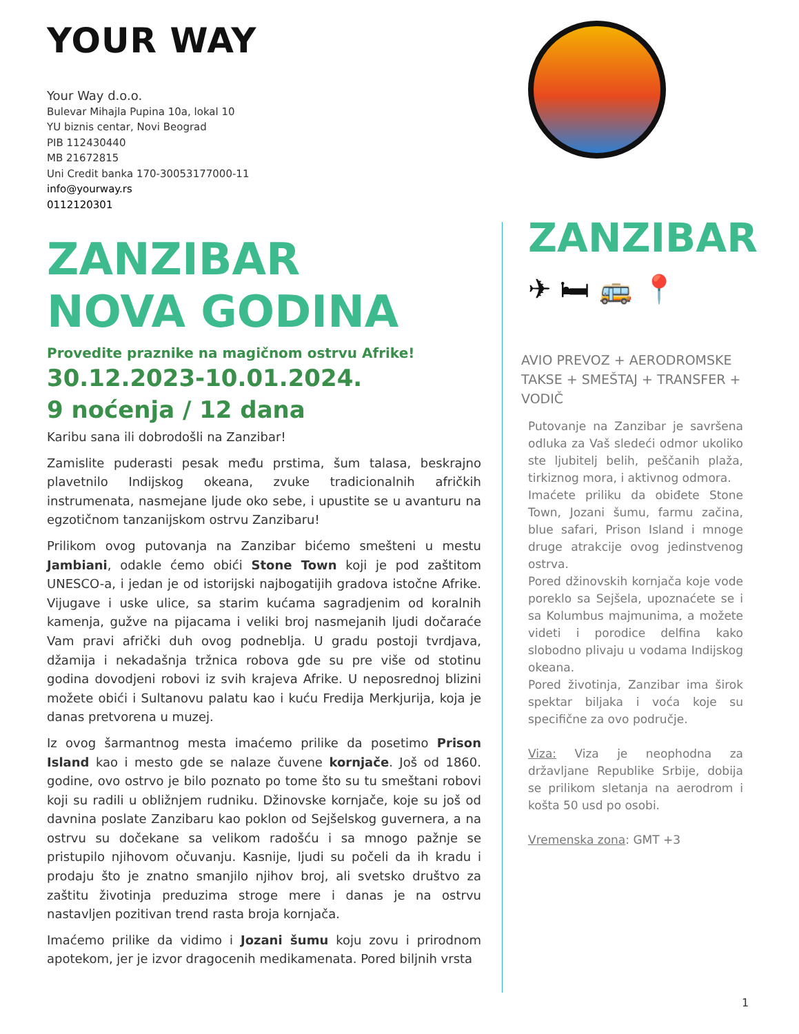YOUR WAY
Your Way d.o.o.
Bulevar Mihajla Pupina 10a, lokal 10
YU biznis centar, Novi Beograd
PIB 112430440
MB 21672815
Uni Credit banka 170-30053177000-11
info@yourway.rs
0112120301
ZANZIBAR
NOVA GODINA
Provedite praznike na magičnom ostrvu Afrike!
30.12.2023-10.01.2024.
9 noćenja / 12 dana
Karibu sana ili dobrodošli na Zanzibar!
Zamislite puderasti pesak među prstima, šum talasa, beskrajno plavetnilo Indijskog okeana, zvuke tradicionalnih afričkih instrumenata, nasmejane ljude oko sebe, i upustite se u avanturu na egzotičnom tanzanijskom ostrvu Zanzibaru!
Prilikom ovog putovanja na Zanzibar bićemo smešteni u mestu Jambiani, odakle ćemo obići Stone Town koji je pod zaštitom UNESCO-a, i jedan je od istorijski najbogatijih gradova istočne Afrike. Vijugave i uske ulice, sa starim kućama sagradjenim od koralnih kamenja, gužve na pijacama i veliki broj nasmejanih ljudi dočaraće Vam pravi afrički duh ovog podneblja. U gradu postoji tvrdjava, džamija i nekadašnja tržnica robova gde su pre više od stotinu godina dovodjeni robovi iz svih krajeva Afrike. U neposrednoj blizini možete obići i Sultanovu palatu kao i kuću Fredija Merkjurija, koja je danas pretvorena u muzej.
Iz ovog šarmantnog mesta imaćemo prilike da posetimo Prison Island kao i mesto gde se nalaze čuvene kornjače. Još od 1860. godine, ovo ostrvo je bilo poznato po tome što su tu smeštani robovi koji su radili u obližnjem rudniku. Džinovske kornjače, koje su još od davnina poslate Zanzibaru kao poklon od Sejšelskog guvernera, a na ostrvu su dočekane sa velikom radošću i sa mnogo pažnje se pristupilo njihovom očuvanju. Kasnije, ljudi su počeli da ih kradu i prodaju što je znatno smanjilo njihov broj, ali svetsko društvo za zaštitu životinja preduzima stroge mere i danas je na ostrvu nastavljen pozitivan trend rasta broja kornjača.
Imaćemo prilike da vidimo i Jozani šumu koju zovu i prirodnom apotekom, jer je izvor dragocenih medikamenata. Pored biljnih vrsta
ZANZIBAR
✈ 🛏 🚌 📍
AVIO PREVOZ + AERODROMSKE TAKSE + SMEŠTAJ + TRANSFER + VODIČ
Putovanje na Zanzibar je savršena odluka za Vaš sledeći odmor ukoliko ste ljubitelj belih, peščanih plaža, tirkiznog mora, i aktivnog odmora.
Imaćete priliku da obiđete Stone Town, Jozani šumu, farmu začina, blue safari, Prison Island i mnoge druge atrakcije ovog jedinstvenog ostrva.
Pored džinovskih kornjača koje vode poreklo sa Sejšela, upoznaćete se i sa Kolumbus majmunima, a možete videti i porodice delfina kako slobodno plivaju u vodama Indijskog okeana.
Pored životinja, Zanzibar ima širok spektar biljaka i voća koje su specifične za ovo područje.
Viza: Viza je neophodna za državljane Republike Srbije, dobija se prilikom sletanja na aerodrom i košta 50 usd po osobi.
Vremenska zona: GMT +3
1